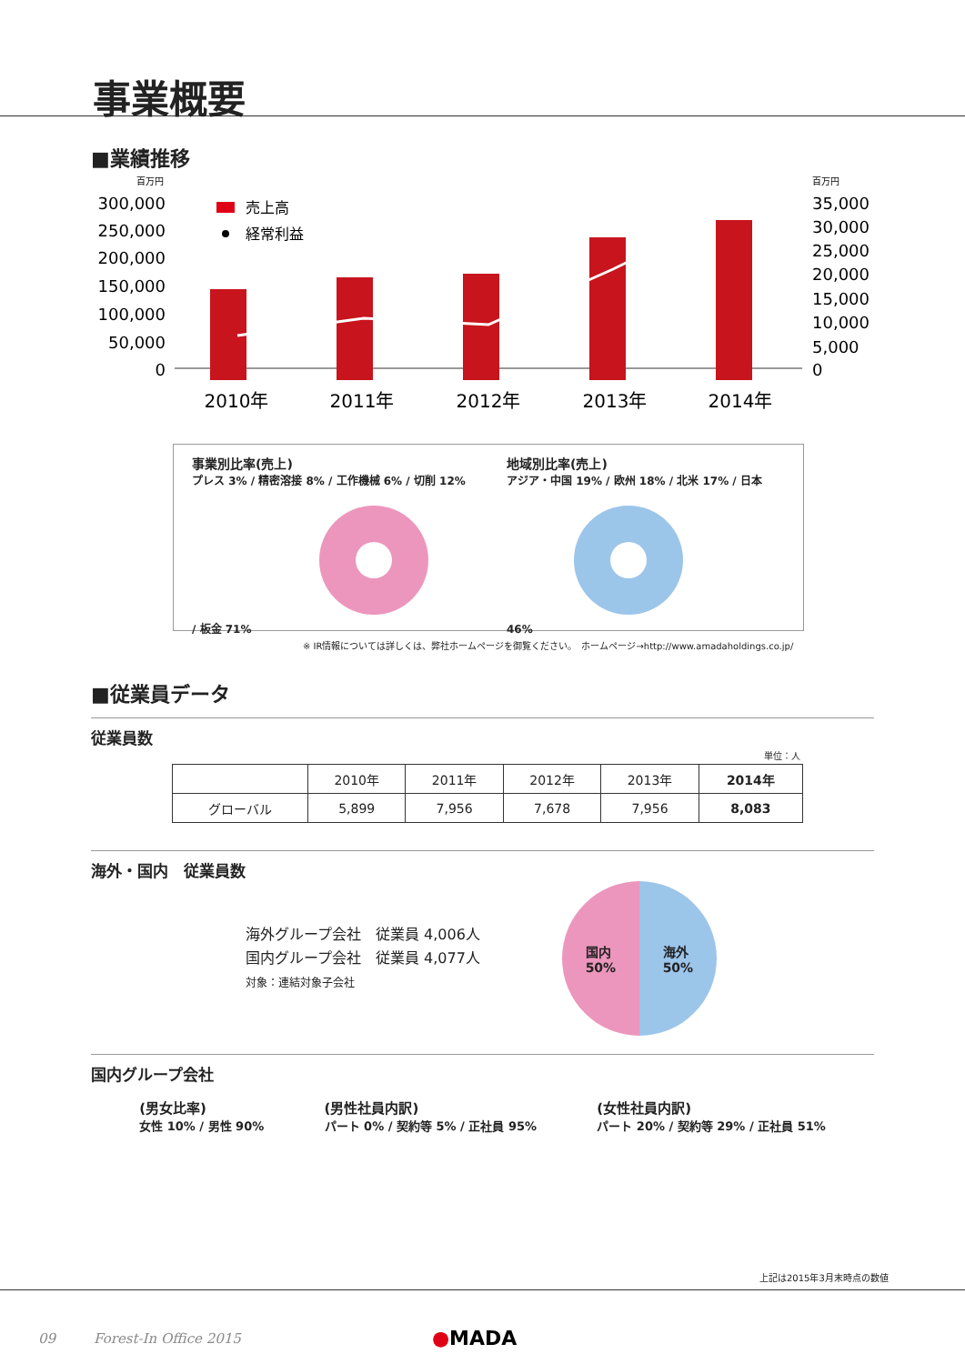事業概要
■業績推移
百万円
百万円
300,000
250,000
200,000
150,000
100,000
50,000
0
35,000
30,000
25,000
20,000
15,000
10,000
5,000
0
売上高
経常利益
2010年
2011年
2012年
2013年
2014年
事業別比率(売上)
プレス 3% / 精密溶接 8% / 工作機械 6% / 切削 12% / 板金 71%
地域別比率(売上)
アジア・中国 19% / 欧州 18% / 北米 17% / 日本 46%
※ IR情報については詳しくは、弊社ホームページを御覧ください。　ホームページ→http://www.amadaholdings.co.jp/
■従業員データ
従業員数
単位：人
| | 2010年 | 2011年 | 2012年 | 2013年 | 2014年 |
| --- | --- | --- | --- | --- | --- |
| グローバル | 5,899 | 7,956 | 7,678 | 7,956 | 8,083 |
海外・国内　従業員数
海外グループ会社　従業員 4,006人
国内グループ会社　従業員 4,077人
対象：連結対象子会社
国内
50% 海外
50%
国内グループ会社
(男女比率)
女性 10% / 男性 90%
(男性社員内訳)
パート 0% / 契約等 5% / 正社員 95%
(女性社員内訳)
パート 20% / 契約等 29% / 正社員 51%
上記は2015年3月末時点の数値
09 Forest-In Office 2015 ●MADA